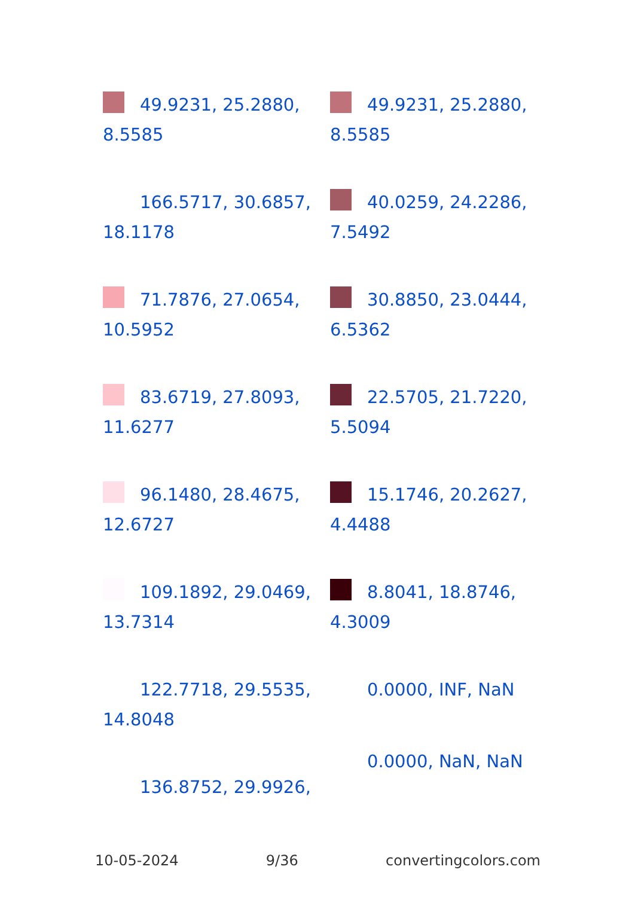49.9231, 25.2880, 8.5585
166.5717, 30.6857, 18.1178
71.7876, 27.0654, 10.5952
83.6719, 27.8093, 11.6277
96.1480, 28.4675, 12.6727
109.1892, 29.0469, 13.7314
122.7718, 29.5535, 14.8048
136.8752, 29.9926,
49.9231, 25.2880, 8.5585
40.0259, 24.2286, 7.5492
30.8850, 23.0444, 6.5362
22.5705, 21.7220, 5.5094
15.1746, 20.2627, 4.4488
8.8041, 18.8746, 4.3009
0.0000, INF, NaN
0.0000, NaN, NaN
10-05-2024 9/36 convertingcolors.com